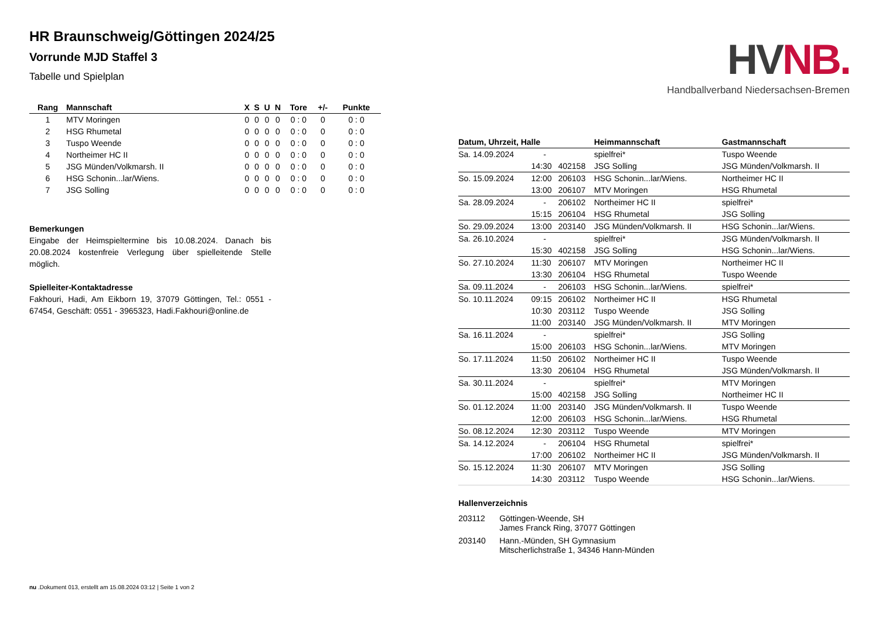HR Braunschweig/Göttingen 2024/25
Vorrunde MJD Staffel 3
Tabelle und Spielplan
| Rang | Mannschaft | X | S | U | N | Tore | +/- | Punkte |
| --- | --- | --- | --- | --- | --- | --- | --- | --- |
| 1 | MTV Moringen | 0 | 0 | 0 | 0 | 0 : 0 | 0 | 0 : 0 |
| 2 | HSG Rhumetal | 0 | 0 | 0 | 0 | 0 : 0 | 0 | 0 : 0 |
| 3 | Tuspo Weende | 0 | 0 | 0 | 0 | 0 : 0 | 0 | 0 : 0 |
| 4 | Northeimer HC II | 0 | 0 | 0 | 0 | 0 : 0 | 0 | 0 : 0 |
| 5 | JSG Münden/Volkmarsh. II | 0 | 0 | 0 | 0 | 0 : 0 | 0 | 0 : 0 |
| 6 | HSG Schonin...lar/Wiens. | 0 | 0 | 0 | 0 | 0 : 0 | 0 | 0 : 0 |
| 7 | JSG Solling | 0 | 0 | 0 | 0 | 0 : 0 | 0 | 0 : 0 |
Bemerkungen
Eingabe der Heimspieltermine bis 10.08.2024. Danach bis 20.08.2024 kostenfreie Verlegung über spielleitende Stelle möglich.
Spielleiter-Kontaktadresse
Fakhouri, Hadi, Am Eikborn 19, 37079 Göttingen, Tel.: 0551 - 67454, Geschäft: 0551 - 3965323, Hadi.Fakhouri@online.de
HVNB.
Handballverband Niedersachsen-Bremen
| Datum, Uhrzeit, Halle | | | Heimmannschaft | Gastmannschaft |
| --- | --- | --- | --- | --- |
| Sa. 14.09.2024 | - | | spielfrei* | Tuspo Weende |
| | 14:30 | 402158 | JSG Solling | JSG Münden/Volkmarsh. II |
| So. 15.09.2024 | 12:00 | 206103 | HSG Schonin...lar/Wiens. | Northeimer HC II |
| | 13:00 | 206107 | MTV Moringen | HSG Rhumetal |
| Sa. 28.09.2024 | - | 206102 | Northeimer HC II | spielfrei* |
| | 15:15 | 206104 | HSG Rhumetal | JSG Solling |
| So. 29.09.2024 | 13:00 | 203140 | JSG Münden/Volkmarsh. II | HSG Schonin...lar/Wiens. |
| Sa. 26.10.2024 | - | | spielfrei* | JSG Münden/Volkmarsh. II |
| | 15:30 | 402158 | JSG Solling | HSG Schonin...lar/Wiens. |
| So. 27.10.2024 | 11:30 | 206107 | MTV Moringen | Northeimer HC II |
| | 13:30 | 206104 | HSG Rhumetal | Tuspo Weende |
| Sa. 09.11.2024 | - | 206103 | HSG Schonin...lar/Wiens. | spielfrei* |
| So. 10.11.2024 | 09:15 | 206102 | Northeimer HC II | HSG Rhumetal |
| | 10:30 | 203112 | Tuspo Weende | JSG Solling |
| | 11:00 | 203140 | JSG Münden/Volkmarsh. II | MTV Moringen |
| Sa. 16.11.2024 | - | | spielfrei* | JSG Solling |
| | 15:00 | 206103 | HSG Schonin...lar/Wiens. | MTV Moringen |
| So. 17.11.2024 | 11:50 | 206102 | Northeimer HC II | Tuspo Weende |
| | 13:30 | 206104 | HSG Rhumetal | JSG Münden/Volkmarsh. II |
| Sa. 30.11.2024 | - | | spielfrei* | MTV Moringen |
| | 15:00 | 402158 | JSG Solling | Northeimer HC II |
| So. 01.12.2024 | 11:00 | 203140 | JSG Münden/Volkmarsh. II | Tuspo Weende |
| | 12:00 | 206103 | HSG Schonin...lar/Wiens. | HSG Rhumetal |
| So. 08.12.2024 | 12:30 | 203112 | Tuspo Weende | MTV Moringen |
| Sa. 14.12.2024 | - | 206104 | HSG Rhumetal | spielfrei* |
| | 17:00 | 206102 | Northeimer HC II | JSG Münden/Volkmarsh. II |
| So. 15.12.2024 | 11:30 | 206107 | MTV Moringen | JSG Solling |
| | 14:30 | 203112 | Tuspo Weende | HSG Schonin...lar/Wiens. |
Hallenverzeichnis
| 203112 | Göttingen-Weende, SH James Franck Ring, 37077 Göttingen |
| 203140 | Hann.-Münden, SH Gymnasium Mitscherlichstraße 1, 34346 Hann-Münden |
nu .Dokument 013, erstellt am 15.08.2024 03:12 | Seite 1 von 2